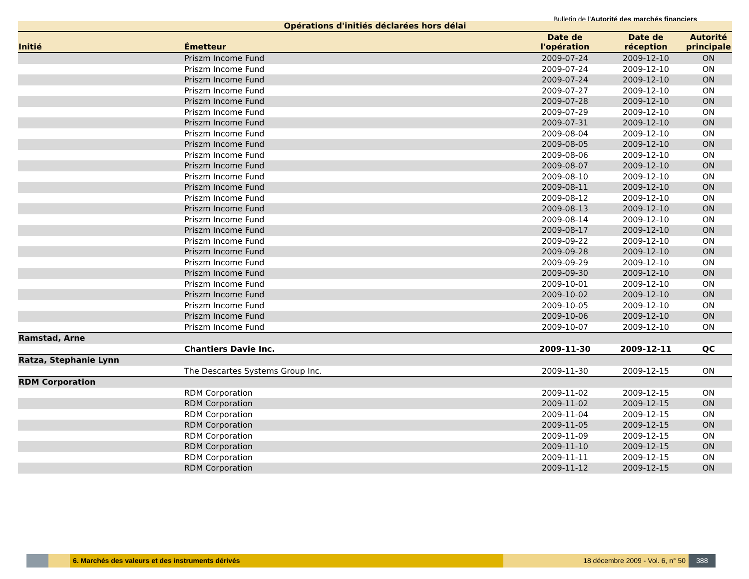Bulletin de l'Autorité des marchés financiers
Opérations d'initiés déclarées hors délai
| Initié | Émetteur | Date de l'opération | Date de réception | Autorité principale |
| --- | --- | --- | --- | --- |
| | Priszm Income Fund | 2009-07-24 | 2009-12-10 | ON |
| | Priszm Income Fund | 2009-07-24 | 2009-12-10 | ON |
| | Priszm Income Fund | 2009-07-24 | 2009-12-10 | ON |
| | Priszm Income Fund | 2009-07-27 | 2009-12-10 | ON |
| | Priszm Income Fund | 2009-07-28 | 2009-12-10 | ON |
| | Priszm Income Fund | 2009-07-29 | 2009-12-10 | ON |
| | Priszm Income Fund | 2009-07-31 | 2009-12-10 | ON |
| | Priszm Income Fund | 2009-08-04 | 2009-12-10 | ON |
| | Priszm Income Fund | 2009-08-05 | 2009-12-10 | ON |
| | Priszm Income Fund | 2009-08-06 | 2009-12-10 | ON |
| | Priszm Income Fund | 2009-08-07 | 2009-12-10 | ON |
| | Priszm Income Fund | 2009-08-10 | 2009-12-10 | ON |
| | Priszm Income Fund | 2009-08-11 | 2009-12-10 | ON |
| | Priszm Income Fund | 2009-08-12 | 2009-12-10 | ON |
| | Priszm Income Fund | 2009-08-13 | 2009-12-10 | ON |
| | Priszm Income Fund | 2009-08-14 | 2009-12-10 | ON |
| | Priszm Income Fund | 2009-08-17 | 2009-12-10 | ON |
| | Priszm Income Fund | 2009-09-22 | 2009-12-10 | ON |
| | Priszm Income Fund | 2009-09-28 | 2009-12-10 | ON |
| | Priszm Income Fund | 2009-09-29 | 2009-12-10 | ON |
| | Priszm Income Fund | 2009-09-30 | 2009-12-10 | ON |
| | Priszm Income Fund | 2009-10-01 | 2009-12-10 | ON |
| | Priszm Income Fund | 2009-10-02 | 2009-12-10 | ON |
| | Priszm Income Fund | 2009-10-05 | 2009-12-10 | ON |
| | Priszm Income Fund | 2009-10-06 | 2009-12-10 | ON |
| | Priszm Income Fund | 2009-10-07 | 2009-12-10 | ON |
| Ramstad, Arne | | | | |
| | Chantiers Davie Inc. | 2009-11-30 | 2009-12-11 | QC |
| Ratza, Stephanie Lynn | | | | |
| | The Descartes Systems Group Inc. | 2009-11-30 | 2009-12-15 | ON |
| RDM Corporation | | | | |
| | RDM Corporation | 2009-11-02 | 2009-12-15 | ON |
| | RDM Corporation | 2009-11-02 | 2009-12-15 | ON |
| | RDM Corporation | 2009-11-04 | 2009-12-15 | ON |
| | RDM Corporation | 2009-11-05 | 2009-12-15 | ON |
| | RDM Corporation | 2009-11-09 | 2009-12-15 | ON |
| | RDM Corporation | 2009-11-10 | 2009-12-15 | ON |
| | RDM Corporation | 2009-11-11 | 2009-12-15 | ON |
| | RDM Corporation | 2009-11-12 | 2009-12-15 | ON |
6. Marchés des valeurs et des instruments dérivés 18 décembre 2009 - Vol. 6, n° 50
388